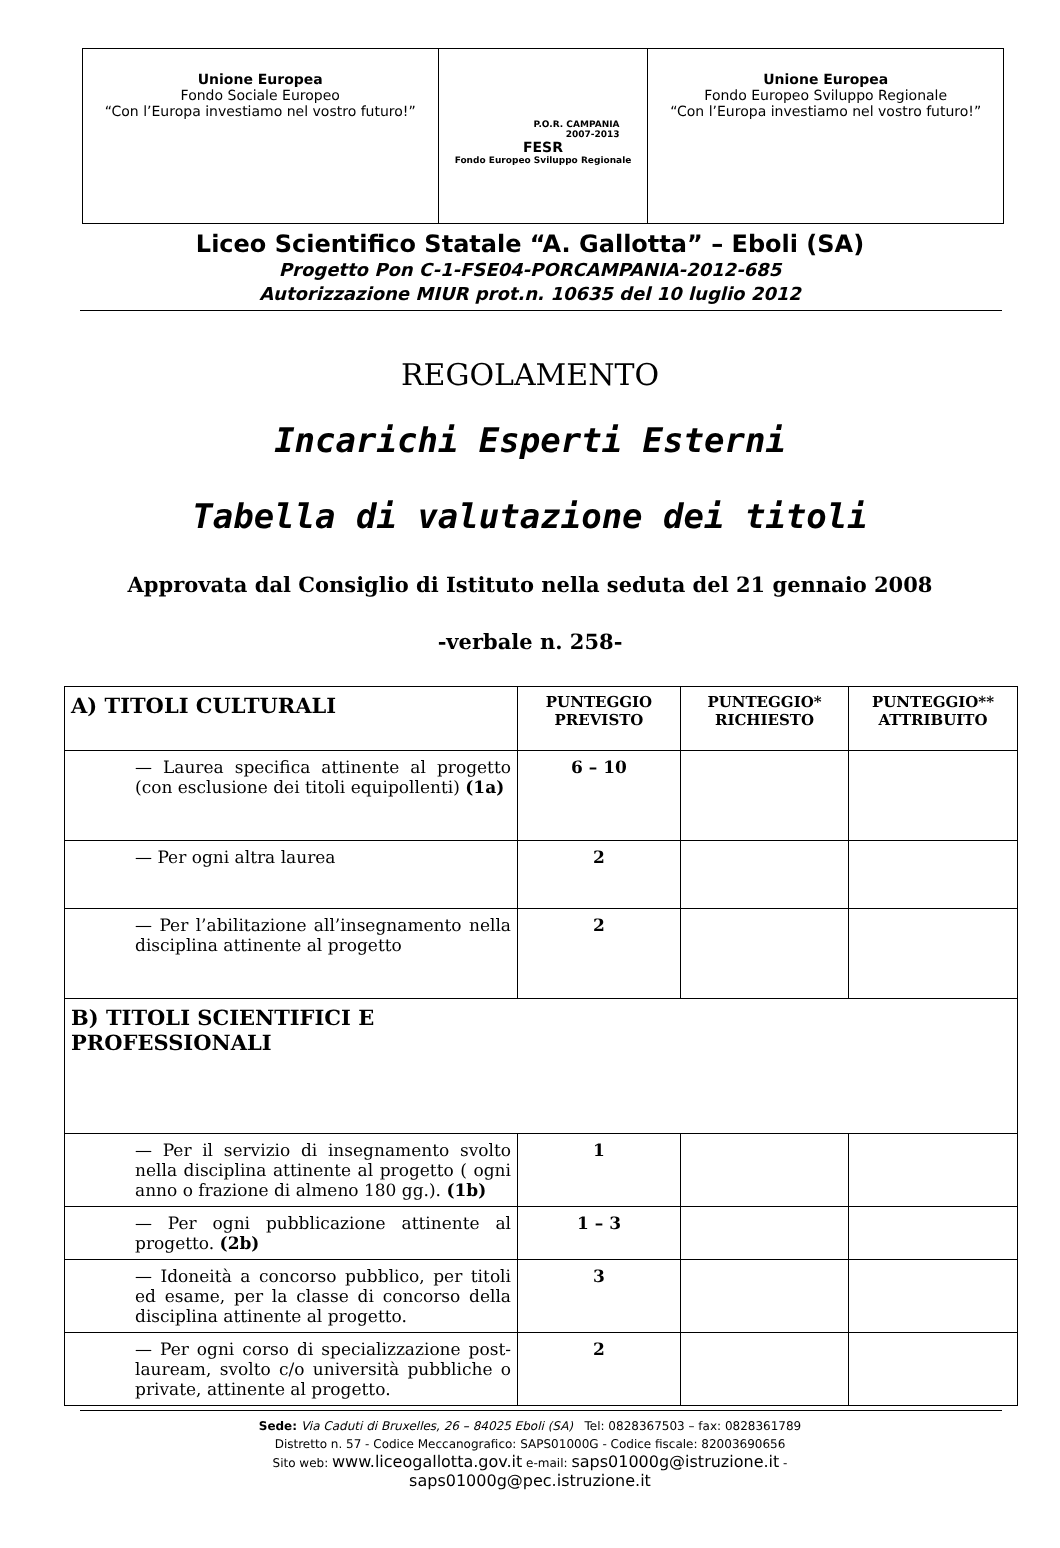| Unione Europea Fondo Sociale Europeo “Con l’Europa investiamo nel vostro futuro!” | P.O.R. CAMPANIA 2007-2013 FESR Fondo Europeo Sviluppo Regionale | Unione Europea Fondo Europeo Sviluppo Regionale “Con l’Europa investiamo nel vostro futuro!” |
Liceo Scientifico Statale “A. Gallotta” – Eboli (SA)
Progetto Pon C-1-FSE04-PORCAMPANIA-2012-685
Autorizzazione MIUR prot.n. 10635 del 10 luglio 2012
REGOLAMENTO
Incarichi Esperti Esterni
Tabella di valutazione dei titoli
Approvata dal Consiglio di Istituto nella seduta del 21 gennaio 2008
-verbale n. 258-
| A) TITOLI CULTURALI | PUNTEGGIO PREVISTO | PUNTEGGIO* RICHIESTO | PUNTEGGIO** ATTRIBUITO |
| — Laurea specifica attinente al progetto (con esclusione dei titoli equipollenti) (1a) | 6 – 10 | | |
| — Per ogni altra laurea | 2 | | |
| — Per l’abilitazione all’insegnamento nella disciplina attinente al progetto | 2 | | |
| B) TITOLI SCIENTIFICI E PROFESSIONALI | | | |
| — Per il servizio di insegnamento svolto nella disciplina attinente al progetto ( ogni anno o frazione di almeno 180 gg.). (1b) | 1 | | |
| — Per ogni pubblicazione attinente al progetto. (2b) | 1 – 3 | | |
| — Idoneità a concorso pubblico, per titoli ed esame, per la classe di concorso della disciplina attinente al progetto. | 3 | | |
| — Per ogni corso di specializzazione post-lauream, svolto c/o università pubbliche o private, attinente al progetto. | 2 | | |
Sede: Via Caduti di Bruxelles, 26 – 84025 Eboli (SA) Tel: 0828367503 – fax: 0828361789
Distretto n. 57 - Codice Meccanografico: SAPS01000G - Codice fiscale: 82003690656
Sito web: www.liceogallotta.gov.it e-mail: saps01000g@istruzione.it -
saps01000g@pec.istruzione.it